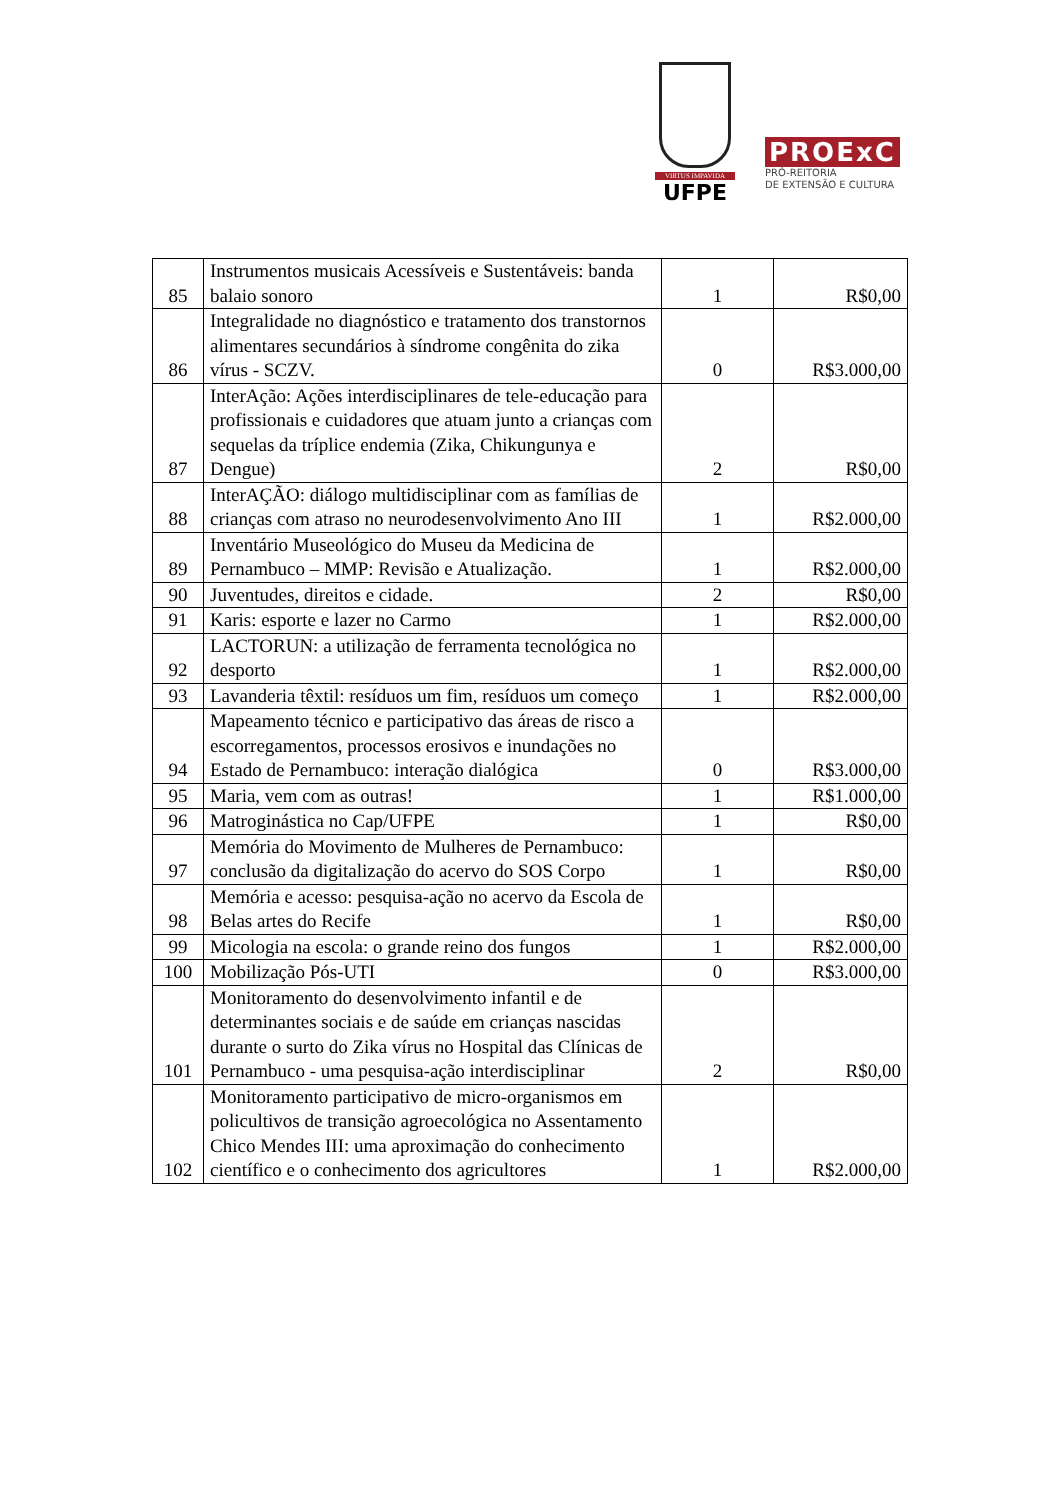VIRTUS IMPAVIDA
UFPE
PROExC
PRÓ-REITORIA
DE EXTENSÃO E CULTURA
| 85 | Instrumentos musicais Acessíveis e Sustentáveis: banda balaio sonoro | 1 | R$0,00 |
| 86 | Integralidade no diagnóstico e tratamento dos transtornos alimentares secundários à síndrome congênita do zika vírus - SCZV. | 0 | R$3.000,00 |
| 87 | InterAção: Ações interdisciplinares de tele-educação para profissionais e cuidadores que atuam junto a crianças com sequelas da tríplice endemia (Zika, Chikungunya e Dengue) | 2 | R$0,00 |
| 88 | InterAÇÃO: diálogo multidisciplinar com as famílias de crianças com atraso no neurodesenvolvimento Ano III | 1 | R$2.000,00 |
| 89 | Inventário Museológico do Museu da Medicina de Pernambuco – MMP: Revisão e Atualização. | 1 | R$2.000,00 |
| 90 | Juventudes, direitos e cidade. | 2 | R$0,00 |
| 91 | Karis: esporte e lazer no Carmo | 1 | R$2.000,00 |
| 92 | LACTORUN: a utilização de ferramenta tecnológica no desporto | 1 | R$2.000,00 |
| 93 | Lavanderia têxtil: resíduos um fim, resíduos um começo | 1 | R$2.000,00 |
| 94 | Mapeamento técnico e participativo das áreas de risco a escorregamentos, processos erosivos e inundações no Estado de Pernambuco: interação dialógica | 0 | R$3.000,00 |
| 95 | Maria, vem com as outras! | 1 | R$1.000,00 |
| 96 | Matroginástica no Cap/UFPE | 1 | R$0,00 |
| 97 | Memória do Movimento de Mulheres de Pernambuco: conclusão da digitalização do acervo do SOS Corpo | 1 | R$0,00 |
| 98 | Memória e acesso: pesquisa-ação no acervo da Escola de Belas artes do Recife | 1 | R$0,00 |
| 99 | Micologia na escola: o grande reino dos fungos | 1 | R$2.000,00 |
| 100 | Mobilização Pós-UTI | 0 | R$3.000,00 |
| 101 | Monitoramento do desenvolvimento infantil e de determinantes sociais e de saúde em crianças nascidas durante o surto do Zika vírus no Hospital das Clínicas de Pernambuco - uma pesquisa-ação interdisciplinar | 2 | R$0,00 |
| 102 | Monitoramento participativo de micro-organismos em policultivos de transição agroecológica no Assentamento Chico Mendes III: uma aproximação do conhecimento científico e o conhecimento dos agricultores | 1 | R$2.000,00 |